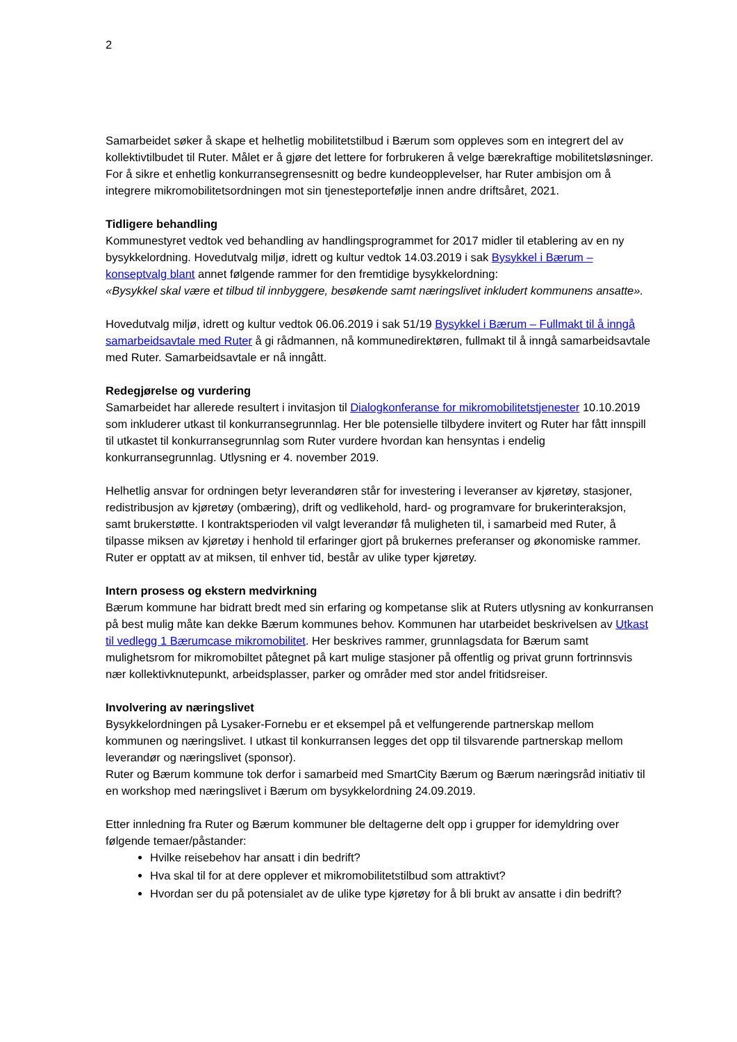2
Samarbeidet søker å skape et helhetlig mobilitetstilbud i Bærum som oppleves som en integrert del av kollektivtilbudet til Ruter. Målet er å gjøre det lettere for forbrukeren å velge bærekraftige mobilitetsløsninger. For å sikre et enhetlig konkurransegrensesnitt og bedre kundeopplevelser, har Ruter ambisjon om å integrere mikromobilitetsordningen mot sin tjenesteportefølje innen andre driftsåret, 2021.
Tidligere behandling
Kommunestyret vedtok ved behandling av handlingsprogrammet for 2017 midler til etablering av en ny bysykkelordning. Hovedutvalg miljø, idrett og kultur vedtok 14.03.2019 i sak Bysykkel i Bærum – konseptvalg blant annet følgende rammer for den fremtidige bysykkelordning:
«Bysykkel skal være et tilbud til innbyggere, besøkende samt næringslivet inkludert kommunens ansatte».
Hovedutvalg miljø, idrett og kultur vedtok 06.06.2019 i sak 51/19 Bysykkel i Bærum – Fullmakt til å inngå samarbeidsavtale med Ruter å gi rådmannen, nå kommunedirektøren, fullmakt til å inngå samarbeidsavtale med Ruter. Samarbeidsavtale er nå inngått.
Redegjørelse og vurdering
Samarbeidet har allerede resultert i invitasjon til Dialogkonferanse for mikromobilitetstjenester 10.10.2019 som inkluderer utkast til konkurransegrunnlag. Her ble potensielle tilbydere invitert og Ruter har fått innspill til utkastet til konkurransegrunnlag som Ruter vurdere hvordan kan hensyntas i endelig konkurransegrunnlag. Utlysning er 4. november 2019.
Helhetlig ansvar for ordningen betyr leverandøren står for investering i leveranser av kjøretøy, stasjoner, redistribusjon av kjøretøy (ombæring), drift og vedlikehold, hard- og programvare for brukerinteraksjon, samt brukerstøtte. I kontraktsperioden vil valgt leverandør få muligheten til, i samarbeid med Ruter, å tilpasse miksen av kjøretøy i henhold til erfaringer gjort på brukernes preferanser og økonomiske rammer. Ruter er opptatt av at miksen, til enhver tid, består av ulike typer kjøretøy.
Intern prosess og ekstern medvirkning
Bærum kommune har bidratt bredt med sin erfaring og kompetanse slik at Ruters utlysning av konkurransen på best mulig måte kan dekke Bærum kommunes behov. Kommunen har utarbeidet beskrivelsen av Utkast til vedlegg 1 Bærumcase mikromobilitet. Her beskrives rammer, grunnlagsdata for Bærum samt mulighetsrom for mikromobiltet påtegnet på kart mulige stasjoner på offentlig og privat grunn fortrinnsvis nær kollektivknutepunkt, arbeidsplasser, parker og områder med stor andel fritidsreiser.
Involvering av næringslivet
Bysykkelordningen på Lysaker-Fornebu er et eksempel på et velfungerende partnerskap mellom kommunen og næringslivet. I utkast til konkurransen legges det opp til tilsvarende partnerskap mellom leverandør og næringslivet (sponsor).
Ruter og Bærum kommune tok derfor i samarbeid med SmartCity Bærum og Bærum næringsråd initiativ til en workshop med næringslivet i Bærum om bysykkelordning 24.09.2019.
Etter innledning fra Ruter og Bærum kommuner ble deltagerne delt opp i grupper for idemyldring over følgende temaer/påstander:
Hvilke reisebehov har ansatt i din bedrift?
Hva skal til for at dere opplever et mikromobilitetstilbud som attraktivt?
Hvordan ser du på potensialet av de ulike type kjøretøy for å bli brukt av ansatte i din bedrift?